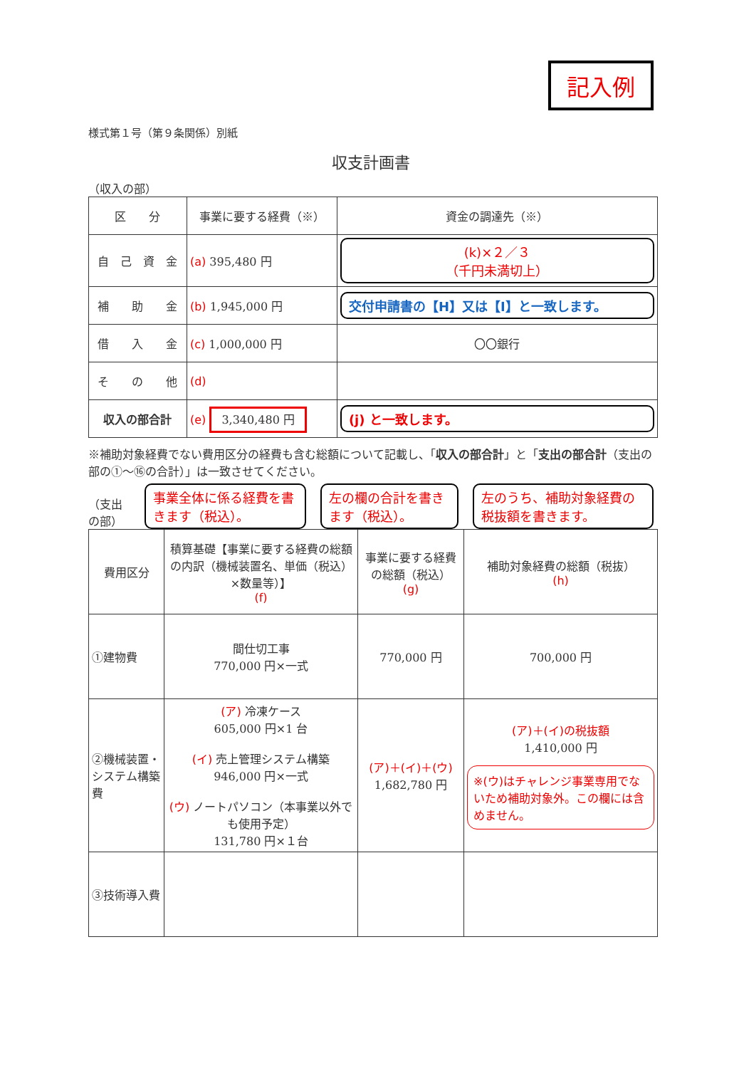記入例
様式第１号（第９条関係）別紙
収支計画書
（収入の部）
| 区 分 | 事業に要する経費（※） | 資金の調達先（※） |
| --- | --- | --- |
| 自 己 資 金 | (a) 395,480 円 | (k)×２／３ （千円未満切上） |
| 補 助 金 | (b) 1,945,000 円 | 交付申請書の【H】又は【I】と一致します。 |
| 借 入 金 | (c) 1,000,000 円 | 〇〇銀行 |
| そ の 他 | (d) | |
| 収入の部合計 | (e) 3,340,480 円 | (j) と一致します。 |
※補助対象経費でない費用区分の経費も含む総額について記載し、「収入の部合計」と「支出の部合計（支出の部の①～⑯の合計）」は一致させてください。
（支出の部）
事業全体に係る経費を書きます（税込）。
左の欄の合計を書きます（税込）。
左のうち、補助対象経費の税抜額を書きます。
| 費用区分 | 積算基礎【事業に要する経費の総額の内訳（機械装置名、単価（税込）×数量等）】 (f) | 事業に要する経費の総額（税込） (g) | 補助対象経費の総額（税抜） (h) |
| --- | --- | --- | --- |
| ①建物費 | 間仕切工事 770,000 円×一式 | 770,000 円 | 700,000 円 |
| ②機械装置・システム構築費 | (ア) 冷凍ケース 605,000 円×1 台 (イ) 売上管理システム構築 946,000 円×一式 (ウ) ノートパソコン（本事業以外でも使用予定） 131,780 円×１台 | (ア)＋(イ)＋(ウ) 1,682,780 円 | (ア)＋(イ)の税抜額 1,410,000 円 ※(ウ)はチャレンジ事業専用でないため補助対象外。この欄には含めません。 |
| ③技術導入費 | | | |